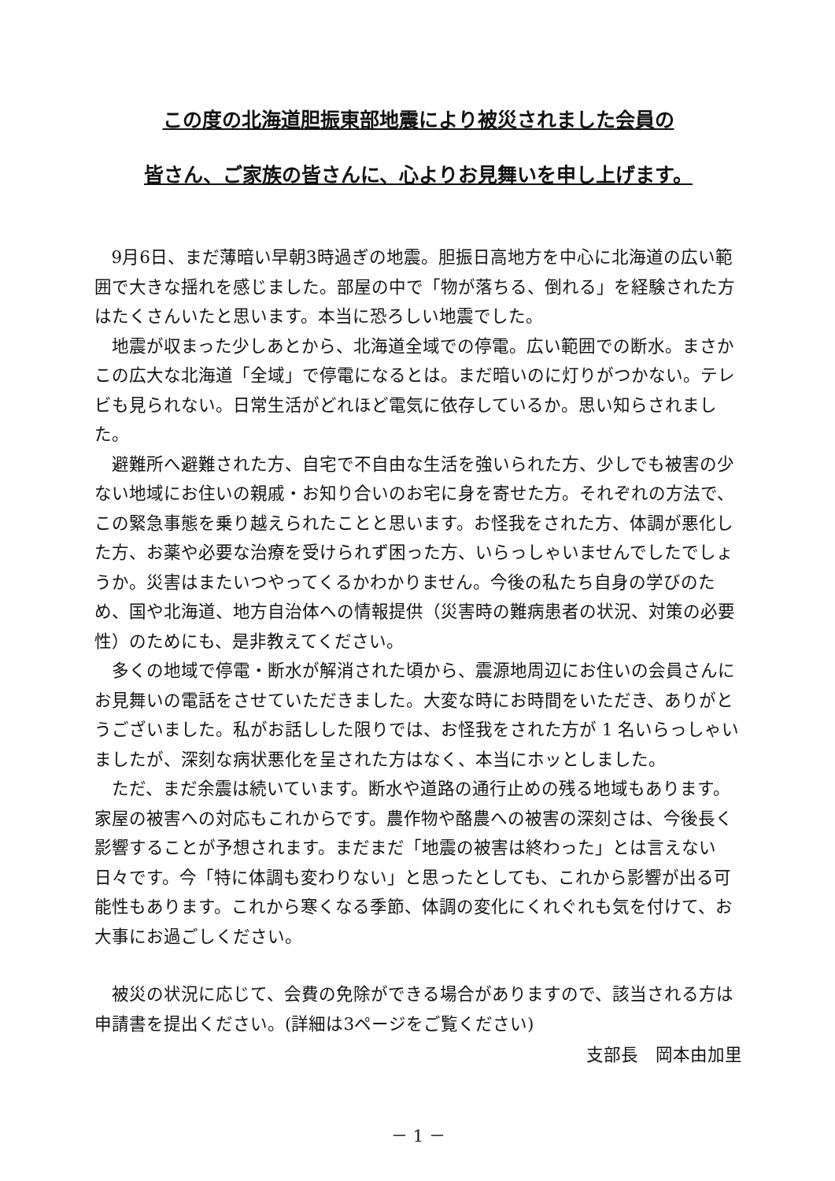この度の北海道胆振東部地震により被災されました会員の
皆さん、ご家族の皆さんに、心よりお見舞いを申し上げます。
9月6日、まだ薄暗い早朝3時過ぎの地震。胆振日高地方を中心に北海道の広い範囲で大きな揺れを感じました。部屋の中で「物が落ちる、倒れる」を経験された方はたくさんいたと思います。本当に恐ろしい地震でした。
地震が収まった少しあとから、北海道全域での停電。広い範囲での断水。まさかこの広大な北海道「全域」で停電になるとは。まだ暗いのに灯りがつかない。テレビも見られない。日常生活がどれほど電気に依存しているか。思い知らされました。
避難所へ避難された方、自宅で不自由な生活を強いられた方、少しでも被害の少ない地域にお住いの親戚・お知り合いのお宅に身を寄せた方。それぞれの方法で、この緊急事態を乗り越えられたことと思います。お怪我をされた方、体調が悪化した方、お薬や必要な治療を受けられず困った方、いらっしゃいませんでしたでしょうか。災害はまたいつやってくるかわかりません。今後の私たち自身の学びのため、国や北海道、地方自治体への情報提供（災害時の難病患者の状況、対策の必要性）のためにも、是非教えてください。
多くの地域で停電・断水が解消された頃から、震源地周辺にお住いの会員さんにお見舞いの電話をさせていただきました。大変な時にお時間をいただき、ありがとうございました。私がお話しした限りでは、お怪我をされた方が 1 名いらっしゃいましたが、深刻な病状悪化を呈された方はなく、本当にホッとしました。
ただ、まだ余震は続いています。断水や道路の通行止めの残る地域もあります。家屋の被害への対応もこれからです。農作物や酪農への被害の深刻さは、今後長く影響することが予想されます。まだまだ「地震の被害は終わった」とは言えない日々です。今「特に体調も変わりない」と思ったとしても、これから影響が出る可能性もあります。これから寒くなる季節、体調の変化にくれぐれも気を付けて、お大事にお過ごしください。
被災の状況に応じて、会費の免除ができる場合がありますので、該当される方は申請書を提出ください。(詳細は3ページをご覧ください)
支部長　岡本由加里
－ 1 －